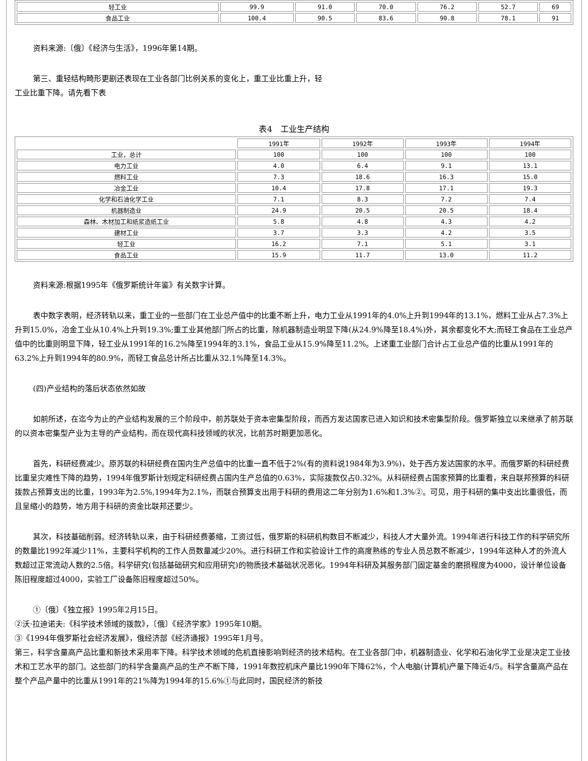| 轻工业 | 99.9 | 91.0 | 70.0 | 76.2 | 52.7 | 69 |
| 食品工业 | 100.4 | 90.5 | 83.6 | 90.8 | 78.1 | 91 |
资料来源:〔俄〕《经济与生活》，1996年第14期。
第三、重轻结构畸形更剧还表现在工业各部门比例关系的变化上，重工业比重上升，轻
工业比重下降。请先看下表
表4　工业生产结构
| | 1991年 | 1992年 | 1993年 | 1994年 |
| 工业，总计 | 100 | 100 | 100 | 100 |
| 电力工业 | 4.0 | 6.4 | 9.1 | 13.1 |
| 燃料工业 | 7.3 | 18.6 | 16.3 | 15.0 |
| 冶金工业 | 10.4 | 17.8 | 17.1 | 19.3 |
| 化学和石油化学工业 | 7.1 | 8.3 | 7.2 | 7.4 |
| 机器制造业 | 24.9 | 20.5 | 20.5 | 18.4 |
| 森林、木材加工和纸浆造纸工业 | 5.8 | 4.8 | 4.3 | 4.2 |
| 建材工业 | 3.7 | 3.3 | 4.2 | 3.5 |
| 轻工业 | 16.2 | 7.1 | 5.1 | 3.1 |
| 食品工业 | 15.9 | 11.7 | 13.0 | 11.2 |
资料来源:根据1995年《俄罗斯统计年鉴》有关数字计算。
表中数字表明，经济转轨以来，重工业的一些部门在工业总产值中的比重不断上升，电力工业从1991年的4.0%上升到1994年的13.1%，燃料工业从占7.3%上升到15.0%，冶金工业从10.4%上升到19.3%;重工业其他部门所占的比重，除机器制造业明显下降(从24.9%降至18.4%)外，其余都变化不大;而轻工食品在工业总产值中的比重则明显下降，轻工业从1991年的16.2%降至1994年的3.1%，食品工业从15.9%降至11.2%。上述重工业部门合计占工业总产值的比重从1991年的63.2%上升到1994年的80.9%，而轻工食品总计所占比重从32.1%降至14.3%。
(四)产业结构的落后状态依然如故
如前所述，在迄今为止的产业结构发展的三个阶段中，前苏联处于资本密集型阶段，而西方发达国家已进入知识和技术密集型阶段。俄罗斯独立以来继承了前苏联的以资本密集型产业为主导的产业结构，而在现代高科技领域的状况，比前苏时期更加恶化。
首先，科研经费减少。原苏联的科研经费在国内生产总值中的比重一直不低于2%(有的资料说1984年为3.9%)，处于西方发达国家的水平。而俄罗斯的科研经费比重呈灾难性下降的趋势，1994年俄罗斯计划规定科研经费占国内生产总值的0.63%，实际拨款仅占0.32%。从科研经费占国家预算的比重看，来自联邦预算的科研拨款占预算支出的比重，1993年为2.5%,1994年为2.1%，而联合预算支出用于科研的费用这二年分别为1.6%和1.3%②。可见，用于科研的集中支出比重很低，而且呈缩小的趋势，地方用于科研的资金比联邦还要少。
其次，科技基础削弱。经济转轨以来，由于科研经费萎缩，工资过低，俄罗斯的科研机构数目不断减少，科技人才大量外流。1994年进行科技工作的科学研究所的数量比1992年减少11%，主要科学机构的工作人员数量减少20%。进行科研工作和实验设计工作的高度熟练的专业人员总数不断减少，1994年这种人才的外流人数超过正常流动人数的2.5倍。科学研究(包括基础研究和应用研究)的物质技术基础状况恶化。1994年科研及其服务部门固定基金的磨损程度为4000，设计单位设备陈旧程度超过4000，实验工厂设备陈旧程度超过50%。
①〔俄〕《独立报》1995年2月15日。
②沃·拉迪诺夫:《科学技术领域的拨款》，〔俄〕《经济学家》1995年10期。
③《1994年俄罗斯社会经济发展》，俄经济部《经济通报》1995年1月号。
第三，科学含量高产品比重和新技术采用率下降。科学技术领域的危机直接影响到经济的技术结构。在工业各部门中，机器制造业、化学和石油化学工业是决定工业技术和工艺水平的部门。这些部门的科学含量高产品的生产不断下降，1991年数控机床产量比1990年下降62%，个人电脑(计算机)产量下降近4/5。科学含量高产品在整个产品产量中的比重从1991年的21%降为1994年的15.6%①与此同时，国民经济的新技